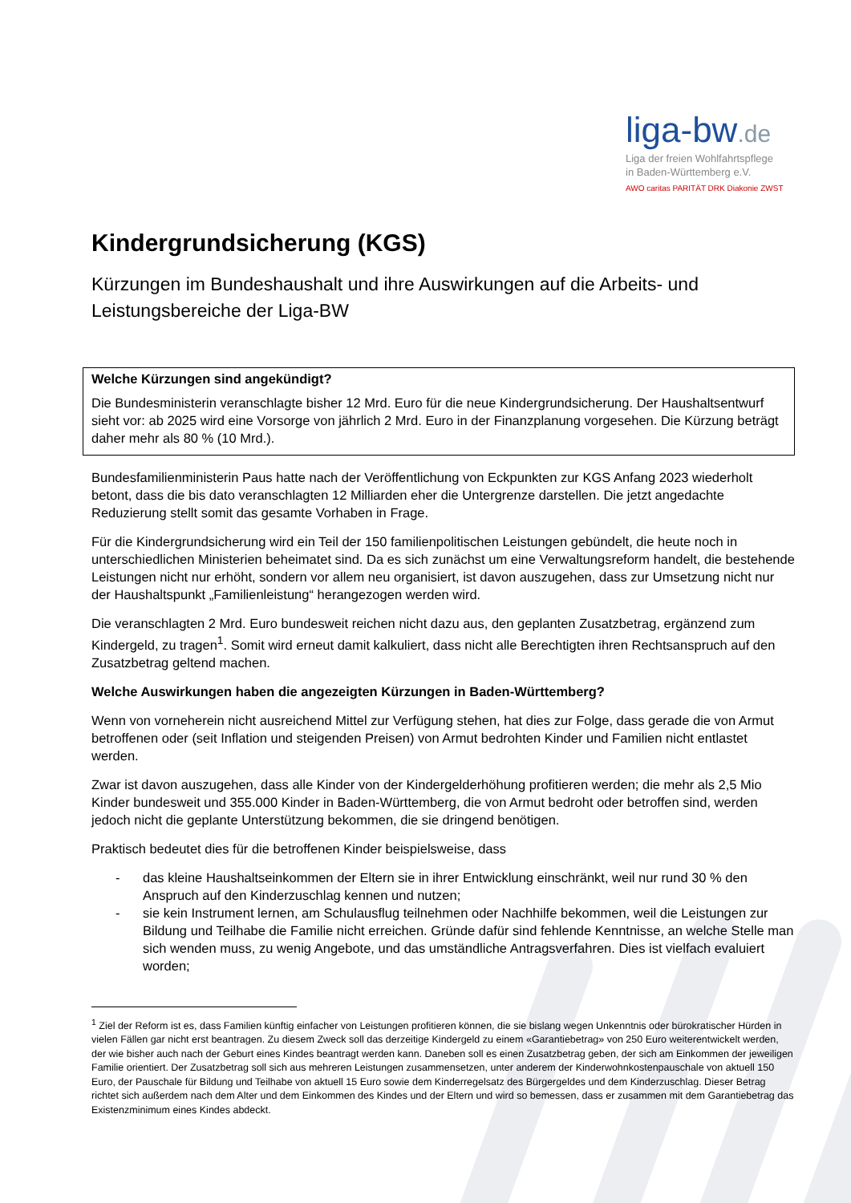liga-bw.de
Liga der freien Wohlfahrtspflege
in Baden-Württemberg e.V.
AWO caritas PARITÄT DRK Diakonie ZWST
Kindergrundsicherung (KGS)
Kürzungen im Bundeshaushalt und ihre Auswirkungen auf die Arbeits- und Leistungsbereiche der Liga-BW
Welche Kürzungen sind angekündigt?
Die Bundesministerin veranschlagte bisher 12 Mrd. Euro für die neue Kindergrundsicherung. Der Haushaltsentwurf sieht vor: ab 2025 wird eine Vorsorge von jährlich 2 Mrd. Euro in der Finanzplanung vorgesehen. Die Kürzung beträgt daher mehr als 80 % (10 Mrd.).
Bundesfamilienministerin Paus hatte nach der Veröffentlichung von Eckpunkten zur KGS Anfang 2023 wiederholt betont, dass die bis dato veranschlagten 12 Milliarden eher die Untergrenze darstellen. Die jetzt angedachte Reduzierung stellt somit das gesamte Vorhaben in Frage.
Für die Kindergrundsicherung wird ein Teil der 150 familienpolitischen Leistungen gebündelt, die heute noch in unterschiedlichen Ministerien beheimatet sind. Da es sich zunächst um eine Verwaltungsreform handelt, die bestehende Leistungen nicht nur erhöht, sondern vor allem neu organisiert, ist davon auszugehen, dass zur Umsetzung nicht nur der Haushaltspunkt „Familienleistung“ herangezogen werden wird.
Die veranschlagten 2 Mrd. Euro bundesweit reichen nicht dazu aus, den geplanten Zusatzbetrag, ergänzend zum Kindergeld, zu tragen<sup>1</sup>. Somit wird erneut damit kalkuliert, dass nicht alle Berechtigten ihren Rechtsanspruch auf den Zusatzbetrag geltend machen.
Welche Auswirkungen haben die angezeigten Kürzungen in Baden-Württemberg?
Wenn von vorneherein nicht ausreichend Mittel zur Verfügung stehen, hat dies zur Folge, dass gerade die von Armut betroffenen oder (seit Inflation und steigenden Preisen) von Armut bedrohten Kinder und Familien nicht entlastet werden.
Zwar ist davon auszugehen, dass alle Kinder von der Kindergelderhöhung profitieren werden; die mehr als 2,5 Mio Kinder bundesweit und 355.000 Kinder in Baden-Württemberg, die von Armut bedroht oder betroffen sind, werden jedoch nicht die geplante Unterstützung bekommen, die sie dringend benötigen.
Praktisch bedeutet dies für die betroffenen Kinder beispielsweise, dass
- das kleine Haushaltseinkommen der Eltern sie in ihrer Entwicklung einschränkt, weil nur rund 30 % den Anspruch auf den Kinderzuschlag kennen und nutzen;
- sie kein Instrument lernen, am Schulausflug teilnehmen oder Nachhilfe bekommen, weil die Leistungen zur Bildung und Teilhabe die Familie nicht erreichen. Gründe dafür sind fehlende Kenntnisse, an welche Stelle man sich wenden muss, zu wenig Angebote, und das umständliche Antragsverfahren. Dies ist vielfach evaluiert worden;
<sup>1</sup> Ziel der Reform ist es, dass Familien künftig einfacher von Leistungen profitieren können, die sie bislang wegen Unkenntnis oder bürokratischer Hürden in vielen Fällen gar nicht erst beantragen. Zu diesem Zweck soll das derzeitige Kindergeld zu einem «Garantiebetrag» von 250 Euro weiterentwickelt werden, der wie bisher auch nach der Geburt eines Kindes beantragt werden kann. Daneben soll es einen Zusatzbetrag geben, der sich am Einkommen der jeweiligen Familie orientiert. Der Zusatzbetrag soll sich aus mehreren Leistungen zusammensetzen, unter anderem der Kinderwohnkostenpauschale von aktuell 150 Euro, der Pauschale für Bildung und Teilhabe von aktuell 15 Euro sowie dem Kinderregelsatz des Bürgergeldes und dem Kinderzuschlag. Dieser Betrag richtet sich außerdem nach dem Alter und dem Einkommen des Kindes und der Eltern und wird so bemessen, dass er zusammen mit dem Garantiebetrag das Existenzminimum eines Kindes abdeckt.